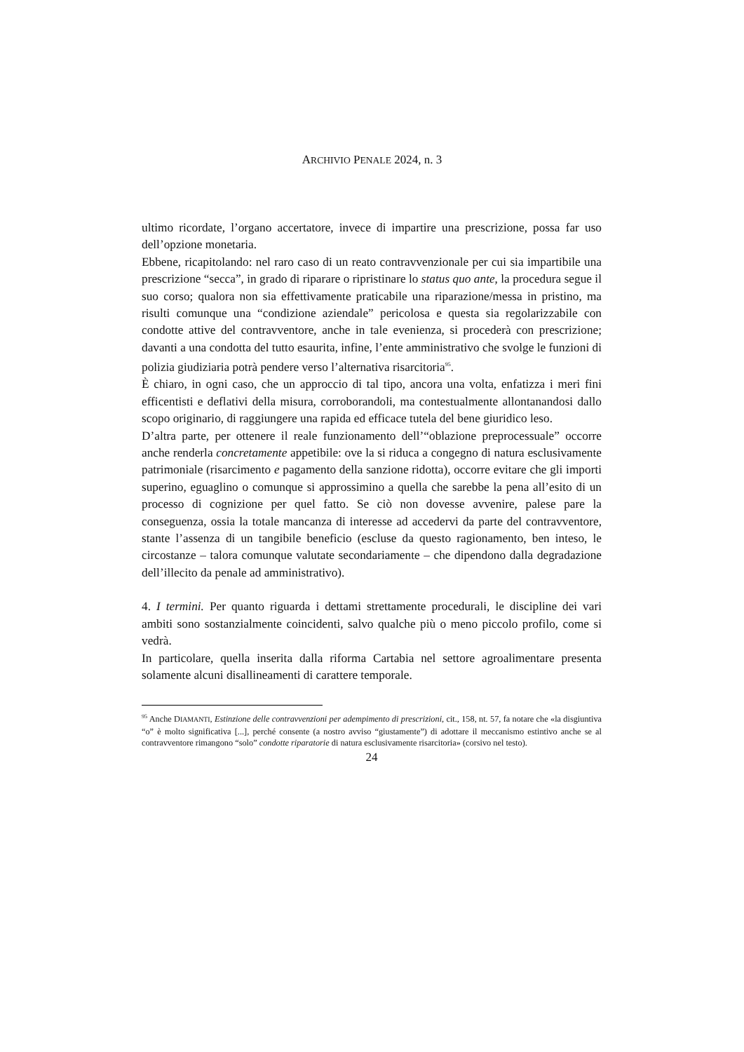ARCHIVIO PENALE 2024, n. 3
ultimo ricordate, l’organo accertatore, invece di impartire una prescrizione, possa far uso dell’opzione monetaria.
Ebbene, ricapitolando: nel raro caso di un reato contravvenzionale per cui sia impartibile una prescrizione “secca”, in grado di riparare o ripristinare lo status quo ante, la procedura segue il suo corso; qualora non sia effettivamente praticabile una riparazione/messa in pristino, ma risulti comunque una “condizione aziendale” pericolosa e questa sia regolarizzabile con condotte attive del contravventore, anche in tale evenienza, si procederà con prescrizione; davanti a una condotta del tutto esaurita, infine, l’ente amministrativo che svolge le funzioni di polizia giudiziaria potrà pendere verso l’alternativa risarcitoria<sup>95</sup>.
È chiaro, in ogni caso, che un approccio di tal tipo, ancora una volta, enfatizza i meri fini efficentisti e deflativi della misura, corroborandoli, ma contestualmente allontanandosi dallo scopo originario, di raggiungere una rapida ed efficace tutela del bene giuridico leso.
D’altra parte, per ottenere il reale funzionamento dell’“oblazione preprocessuale” occorre anche renderla concretamente appetibile: ove la si riduca a congegno di natura esclusivamente patrimoniale (risarcimento e pagamento della sanzione ridotta), occorre evitare che gli importi superino, eguaglino o comunque si approssimino a quella che sarebbe la pena all’esito di un processo di cognizione per quel fatto. Se ciò non dovesse avvenire, palese pare la conseguenza, ossia la totale mancanza di interesse ad accedervi da parte del contravventore, stante l’assenza di un tangibile beneficio (escluse da questo ragionamento, ben inteso, le circostanze – talora comunque valutate secondariamente – che dipendono dalla degradazione dell’illecito da penale ad amministrativo).
4. I termini. Per quanto riguarda i dettami strettamente procedurali, le discipline dei vari ambiti sono sostanzialmente coincidenti, salvo qualche più o meno piccolo profilo, come si vedrà.
In particolare, quella inserita dalla riforma Cartabia nel settore agroalimentare presenta solamente alcuni disallineamenti di carattere temporale.
<sup>95</sup> Anche DIAMANTI, Estinzione delle contravvenzioni per adempimento di prescrizioni, cit., 158, nt. 57, fa notare che «la disgiuntiva “o” è molto significativa [...], perché consente (a nostro avviso “giustamente”) di adottare il meccanismo estintivo anche se al contravventore rimangono “solo” condotte riparatorie di natura esclusivamente risarcitoria» (corsivo nel testo).
24